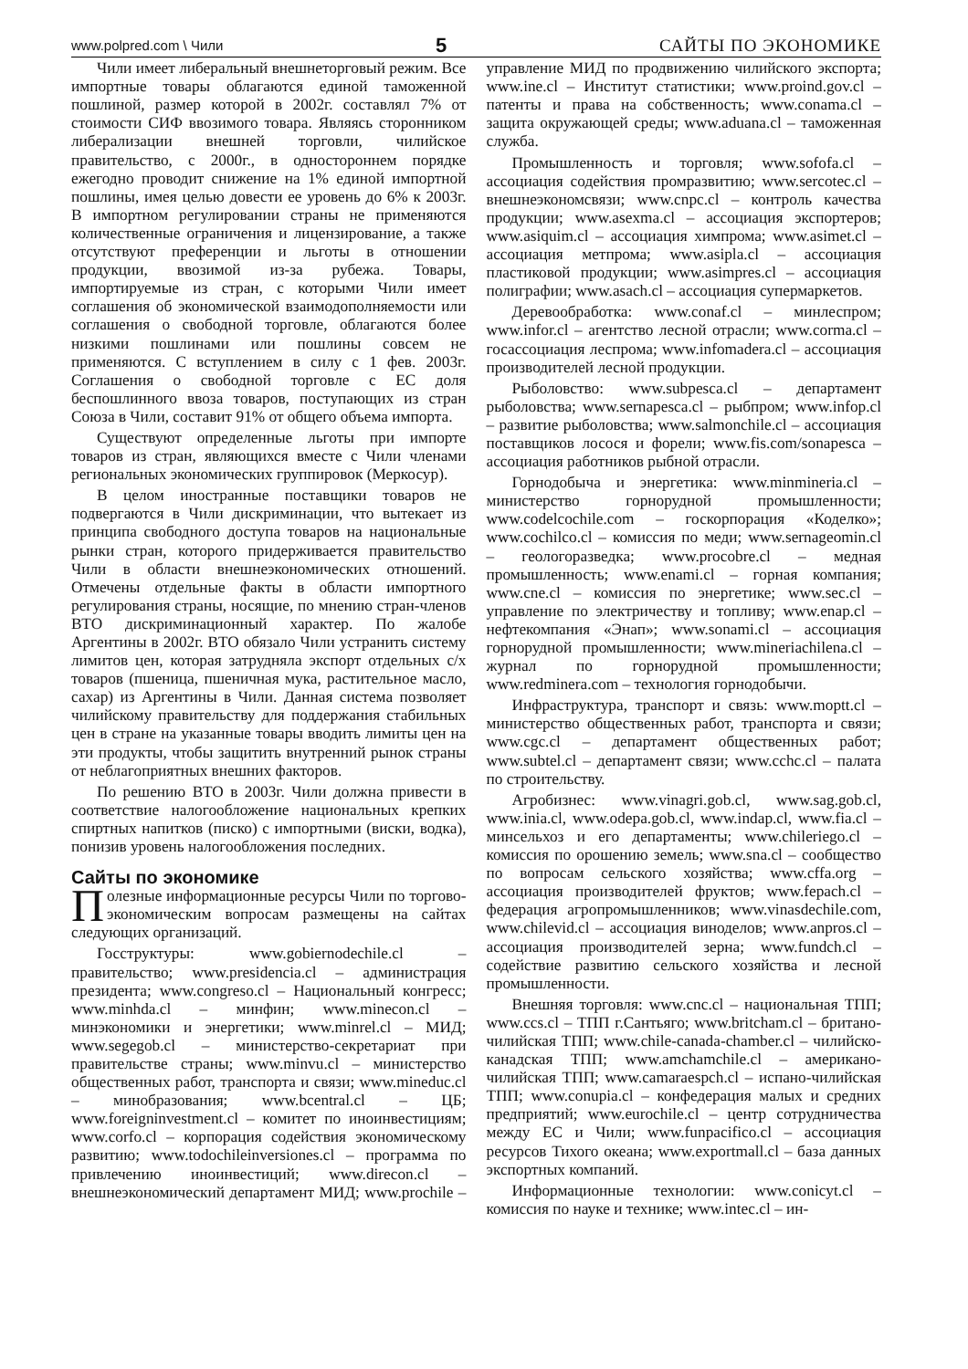www.polpred.com \ Чили 5 САЙТЫ ПО ЭКОНОМИКЕ
Чили имеет либеральный внешнеторговый режим. Все импортные товары облагаются единой таможенной пошлиной, размер которой в 2002г. составлял 7% от стоимости СИФ ввозимого товара. Являясь сторонником либерализации внешней торговли, чилийское правительство, с 2000г., в одностороннем порядке ежегодно проводит снижение на 1% единой импортной пошлины, имея целью довести ее уровень до 6% к 2003г. В импортном регулировании страны не применяются количественные ограничения и лицензирование, а также отсутствуют преференции и льготы в отношении продукции, ввозимой из-за рубежа. Товары, импортируемые из стран, с которыми Чили имеет соглашения об экономической взаимодополняемости или соглашения о свободной торговле, облагаются более низкими пошлинами или пошлины совсем не применяются. С вступлением в силу с 1 фев. 2003г. Соглашения о свободной торговле с ЕС доля беспошлинного ввоза товаров, поступающих из стран Союза в Чили, составит 91% от общего объема импорта.
Существуют определенные льготы при импорте товаров из стран, являющихся вместе с Чили членами региональных экономических группировок (Меркосур).
В целом иностранные поставщики товаров не подвергаются в Чили дискриминации, что вытекает из принципа свободного доступа товаров на национальные рынки стран, которого придерживается правительство Чили в области внешнеэкономических отношений. Отмечены отдельные факты в области импортного регулирования страны, носящие, по мнению стран-членов ВТО дискриминационный характер. По жалобе Аргентины в 2002г. ВТО обязало Чили устранить систему лимитов цен, которая затрудняла экспорт отдельных с/х товаров (пшеница, пшеничная мука, растительное масло, сахар) из Аргентины в Чили. Данная система позволяет чилийскому правительству для поддержания стабильных цен в стране на указанные товары вводить лимиты цен на эти продукты, чтобы защитить внутренний рынок страны от неблагоприятных внешних факторов.
По решению ВТО в 2003г. Чили должна привести в соответствие налогообложение национальных крепких спиртных напитков (писко) с импортными (виски, водка), понизив уровень налогообложения последних.
Сайты по экономике
Полезные информационные ресурсы Чили по торгово-экономическим вопросам размещены на сайтах следующих организаций.
Госструктуры: www.gobiernodechile.cl – правительство; www.presidencia.cl – администрация президента; www.congreso.cl – Национальный конгресс; www.minhda.cl – минфин; www.minecon.cl – минэкономики и энергетики; www.minrel.cl – МИД; www.segegob.cl – министерство-секретариат при правительстве страны; www.minvu.cl – министерство общественных работ, транспорта и связи; www.mineduc.cl – минобразования; www.bcentral.cl – ЦБ; www.foreigninvestment.cl – комитет по иноинвестициям; www.corfo.cl – корпорация содействия экономическому развитию; www.todochileinversiones.cl – программа по привлечению иноинвестиций; www.direcon.cl – внешнеэкономический департамент МИД; www.prochile – управление МИД по продвижению чилийского экспорта; www.ine.cl – Институт статистики; www.proind.gov.cl – патенты и права на собственность; www.conama.cl – защита окружающей среды; www.aduana.cl – таможенная служба.
Промышленность и торговля; www.sofofa.cl – ассоциация содействия промразвитию; www.sercotec.cl – внешнеэкономсвязи; www.cnpc.cl – контроль качества продукции; www.asexma.cl – ассоциация экспортеров; www.asiquim.cl – ассоциация химпрома; www.asimet.cl – ассоциация метпрома; www.asipla.cl – ассоциация пластиковой продукции; www.asimpres.cl – ассоциация полиграфии; www.asach.cl – ассоциация супермаркетов.
Деревообработка: www.conaf.cl – минлеспром; www.infor.cl – агентство лесной отрасли; www.corma.cl – госассоциация леспрома; www.infomadera.cl – ассоциация производителей лесной продукции.
Рыболовство: www.subpesca.cl – департамент рыболовства; www.sernapesca.cl – рыбпром; www.infop.cl – развитие рыболовства; www.salmonchile.cl – ассоциация поставщиков лосося и форели; www.fis.com/sonapesca – ассоциация работников рыбной отрасли.
Горнодобыча и энергетика: www.minmineria.cl – министерство горнорудной промышленности; www.codelcochile.com – госкорпорация «Коделко»; www.cochilco.cl – комиссия по меди; www.sernageomin.cl – геологоразведка; www.procobre.cl – медная промышленность; www.enami.cl – горная компания; www.cne.cl – комиссия по энергетике; www.sec.cl – управление по электричеству и топливу; www.enap.cl – нефтекомпания «Энап»; www.sonami.cl – ассоциация горнорудной промышленности; www.mineriachilena.cl – журнал по горнорудной промышленности; www.redminera.com – технология горнодобычи.
Инфраструктура, транспорт и связь: www.moptt.cl – министерство общественных работ, транспорта и связи; www.cgc.cl – департамент общественных работ; www.subtel.cl – департамент связи; www.cchc.cl – палата по строительству.
Агробизнес: www.vinagri.gob.cl, www.sag.gob.cl, www.inia.cl, www.odepa.gob.cl, www.indap.cl, www.fia.cl – минсельхоз и его департаменты; www.chileriego.cl – комиссия по орошению земель; www.sna.cl – сообщество по вопросам сельского хозяйства; www.cffa.org – ассоциация производителей фруктов; www.fepach.cl – федерация агропромышленников; www.vinasdechile.com, www.chilevid.cl – ассоциация виноделов; www.anpros.cl – ассоциация производителей зерна; www.fundch.cl – содействие развитию сельского хозяйства и лесной промышленности.
Внешняя торговля: www.cnc.cl – национальная ТПП; www.ccs.cl – ТПП г.Сантьяго; www.britcham.cl – британо-чилийская ТПП; www.chile-canada-chamber.cl – чилийско-канадская ТПП; www.amchamchile.cl – американо-чилийская ТПП; www.camaraespch.cl – испано-чилийская ТПП; www.conupia.cl – конфедерация малых и средних предприятий; www.eurochile.cl – центр сотрудничества между ЕС и Чили; www.funpacifico.cl – ассоциация ресурсов Тихого океана; www.exportmall.cl – база данных экспортных компаний.
Информационные технологии: www.conicyt.cl – комиссия по науке и технике; www.intec.cl – ин-